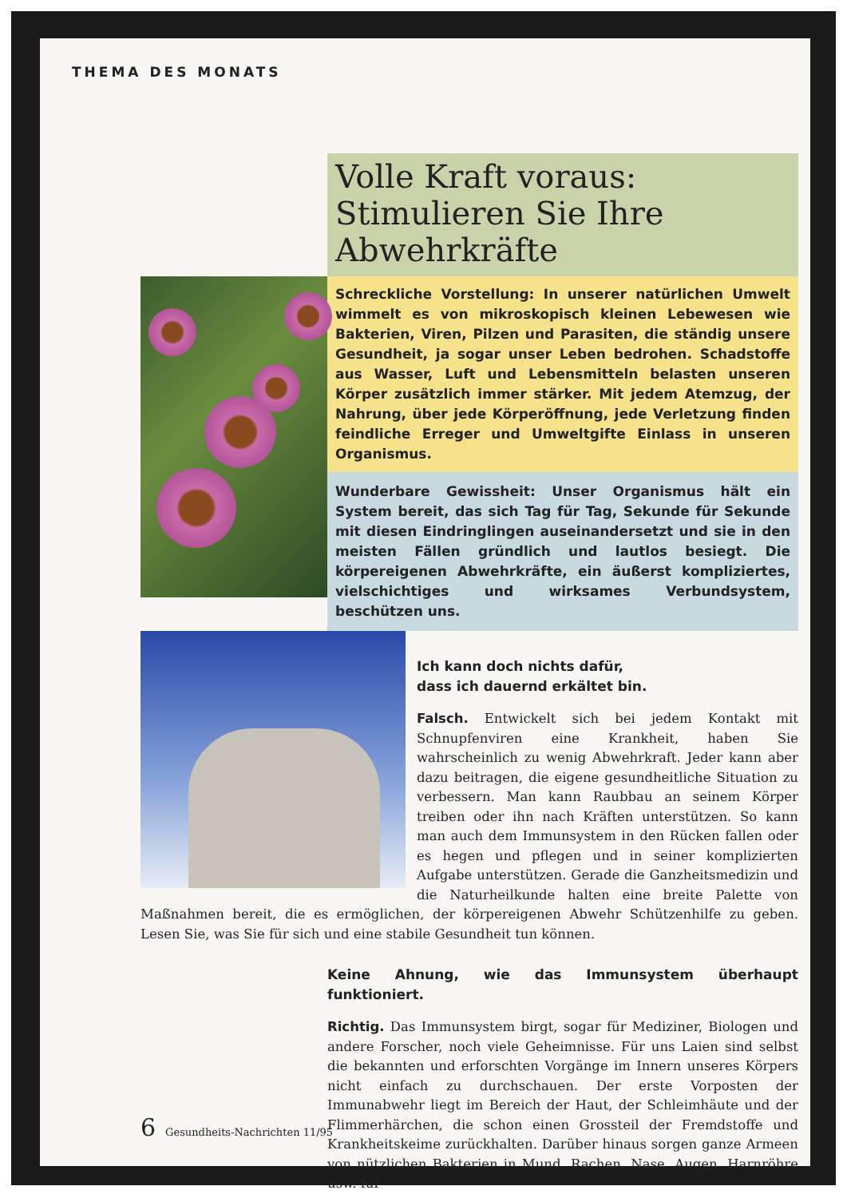THEMA DES MONATS
Volle Kraft voraus: Stimulieren Sie Ihre Abwehrkräfte
Schreckliche Vorstellung: In unserer natürlichen Umwelt wimmelt es von mikroskopisch kleinen Lebewesen wie Bakterien, Viren, Pilzen und Parasiten, die ständig unsere Gesundheit, ja sogar unser Leben bedrohen. Schadstoffe aus Wasser, Luft und Lebensmitteln belasten unseren Körper zusätzlich immer stärker. Mit jedem Atemzug, der Nahrung, über jede Körperöffnung, jede Verletzung finden feindliche Erreger und Umweltgifte Einlass in unseren Organismus.
Wunderbare Gewissheit: Unser Organismus hält ein System bereit, das sich Tag für Tag, Sekunde für Sekunde mit diesen Eindringlingen auseinandersetzt und sie in den meisten Fällen gründlich und lautlos besiegt. Die körpereigenen Abwehrkräfte, ein äußerst kompliziertes, vielschichtiges und wirksames Verbundsystem, beschützen uns.
Ich kann doch nichts dafür,
dass ich dauernd erkältet bin.
Falsch. Entwickelt sich bei jedem Kontakt mit Schnupfenviren eine Krankheit, haben Sie wahrscheinlich zu wenig Abwehrkraft. Jeder kann aber dazu beitragen, die eigene gesundheitliche Situation zu verbessern. Man kann Raubbau an seinem Körper treiben oder ihn nach Kräften unterstützen. So kann man auch dem Immunsystem in den Rücken fallen oder es hegen und pflegen und in seiner komplizierten Aufgabe unterstützen. Gerade die Ganzheitsmedizin und die Naturheilkunde halten eine breite Palette von Maßnahmen bereit, die es ermöglichen, der körpereigenen Abwehr Schützenhilfe zu geben. Lesen Sie, was Sie für sich und eine stabile Gesundheit tun können.
Keine Ahnung, wie das Immunsystem überhaupt funktioniert.
Richtig. Das Immunsystem birgt, sogar für Mediziner, Biologen und andere Forscher, noch viele Geheimnisse. Für uns Laien sind selbst die bekannten und erforschten Vorgänge im Innern unseres Körpers nicht einfach zu durchschauen. Der erste Vorposten der Immunabwehr liegt im Bereich der Haut, der Schleimhäute und der Flimmerhärchen, die schon einen Grossteil der Fremdstoffe und Krankheitskeime zurückhalten. Darüber hinaus sorgen ganze Armeen von nützlichen Bakterien in Mund, Rachen, Nase, Augen, Harnröhre usw. für
6 Gesundheits-Nachrichten 11/95